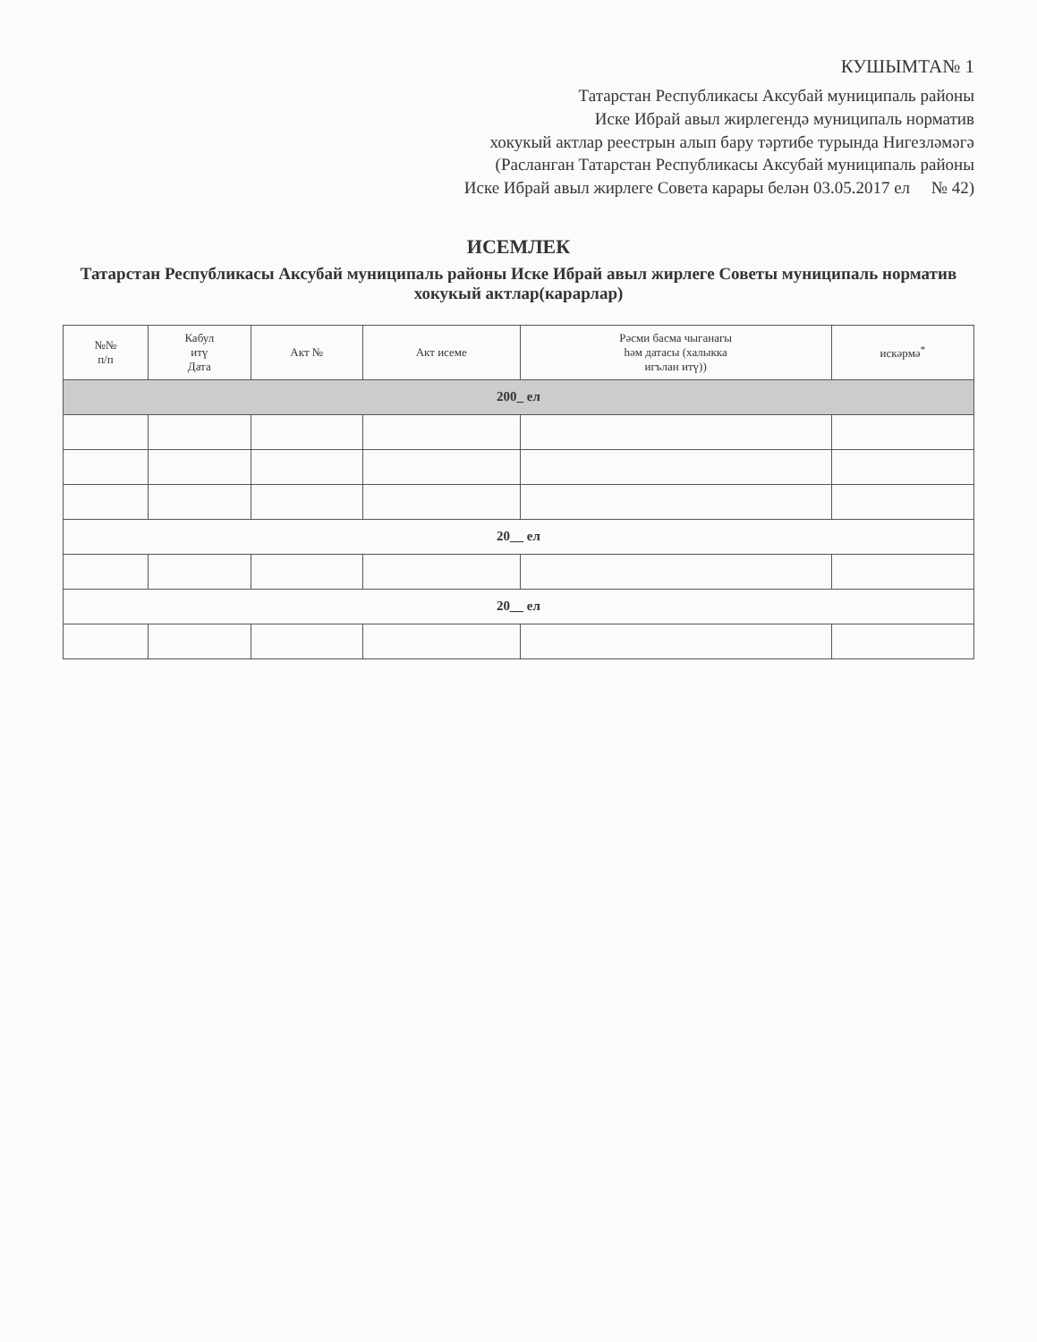КУШЫМТА№ 1
Татарстан Республикасы Аксубай муниципаль районы
Иске Ибрай авыл жирлегендә муниципаль норматив
хокукый актлар реестрын алып бару тәртибе турында Нигезләмәгә
(Расланган Татарстан Республикасы Аксубай муниципаль районы
Иске Ибрай авыл жирлеге Совета карары белән 03.05.2017 ел № 42)
ИСЕМЛЕК
Татарстан Республикасы Аксубай муниципаль районы Иске Ибрай авыл жирлеге Советы муниципаль норматив хокукый актлар(карарлар)
| №№ п/п | Кабул итү Дата | Акт № | Акт исеме | Рәсми басма чыганагы һәм датасы (халыкка игълан итү)) | искәрмә<sup>*</sup> |
| --- | --- | --- | --- | --- | --- |
| 200_ ел | | | | | |
| 20__ ел | | | | | |
| 20__ ел | | | | | |